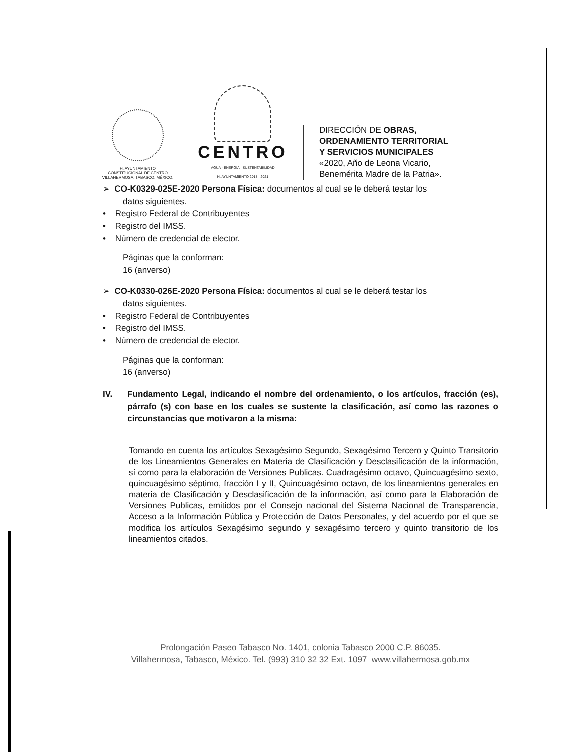H. AYUNTAMIENTO
CONSTITUCIONAL DE CENTRO
VILLAHERMOSA, TABASCO, MÉXICO.
CENTRO
AGUA · ENERGÍA · SUSTENTABILIDAD
H. AYUNTAMIENTO 2018 · 2021
DIRECCIÓN DE OBRAS,
ORDENAMIENTO TERRITORIAL
Y SERVICIOS MUNICIPALES
«2020, Año de Leona Vicario,
Benemérita Madre de la Patria».
➢ CO-K0329-025E-2020 Persona Física: documentos al cual se le deberá testar los
datos siguientes.
• Registro Federal de Contribuyentes
• Registro del IMSS.
• Número de credencial de elector.
Páginas que la conforman:
16 (anverso)
➢ CO-K0330-026E-2020 Persona Física: documentos al cual se le deberá testar los
datos siguientes.
• Registro Federal de Contribuyentes
• Registro del IMSS.
• Número de credencial de elector.
Páginas que la conforman:
16 (anverso)
IV. Fundamento Legal, indicando el nombre del ordenamiento, o los artículos, fracción (es), párrafo (s) con base en los cuales se sustente la clasificación, así como las razones o circunstancias que motivaron a la misma:
Tomando en cuenta los artículos Sexagésimo Segundo, Sexagésimo Tercero y Quinto Transitorio de los Lineamientos Generales en Materia de Clasificación y Desclasificación de la información, sí como para la elaboración de Versiones Publicas. Cuadragésimo octavo, Quincuagésimo sexto, quincuagésimo séptimo, fracción I y II, Quincuagésimo octavo, de los lineamientos generales en materia de Clasificación y Desclasificación de la información, así como para la Elaboración de Versiones Publicas, emitidos por el Consejo nacional del Sistema Nacional de Transparencia, Acceso a la Información Pública y Protección de Datos Personales, y del acuerdo por el que se modifica los artículos Sexagésimo segundo y sexagésimo tercero y quinto transitorio de los lineamientos citados.
Prolongación Paseo Tabasco No. 1401, colonia Tabasco 2000 C.P. 86035.
Villahermosa, Tabasco, México. Tel. (993) 310 32 32 Ext. 1097 www.villahermosa.gob.mx